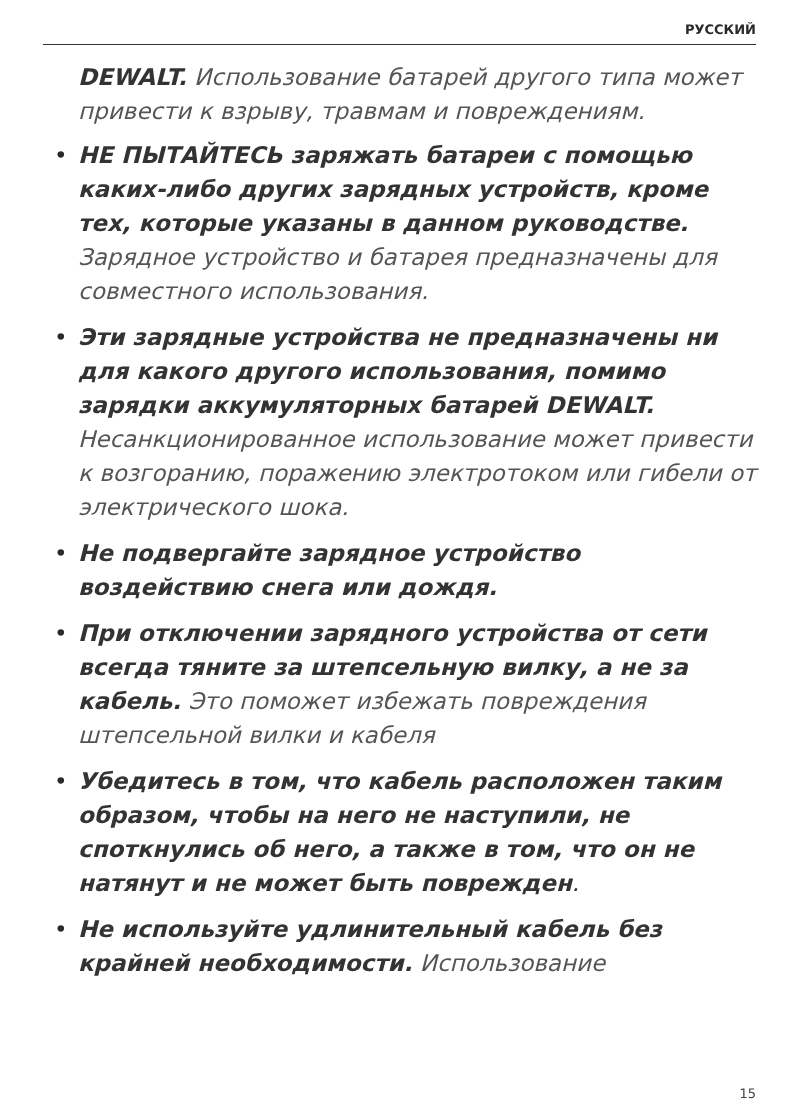РУССКИЙ
DEWALT. Использование батарей другого типа может привести к взрыву, травмам и повреждениям.
• НЕ ПЫТАЙТЕСЬ заряжать батареи с помощью каких-либо других зарядных устройств, кроме тех, которые указаны в данном руководстве. Зарядное устройство и батарея предназначены для совместного использования.
• Эти зарядные устройства не предназначены ни для какого другого использования, помимо зарядки аккумуляторных батарей DEWALT. Несанкционированное использование может привести к возгоранию, поражению электротоком или гибели от электрического шока.
• Не подвергайте зарядное устройство воздействию снега или дождя.
• При отключении зарядного устройства от сети всегда тяните за штепсельную вилку, а не за кабель. Это поможет избежать повреждения штепсельной вилки и кабеля
• Убедитесь в том, что кабель расположен таким образом, чтобы на него не наступили, не споткнулись об него, а также в том, что он не натянут и не может быть поврежден.
• Не используйте удлинительный кабель без крайней необходимости. Использование
15